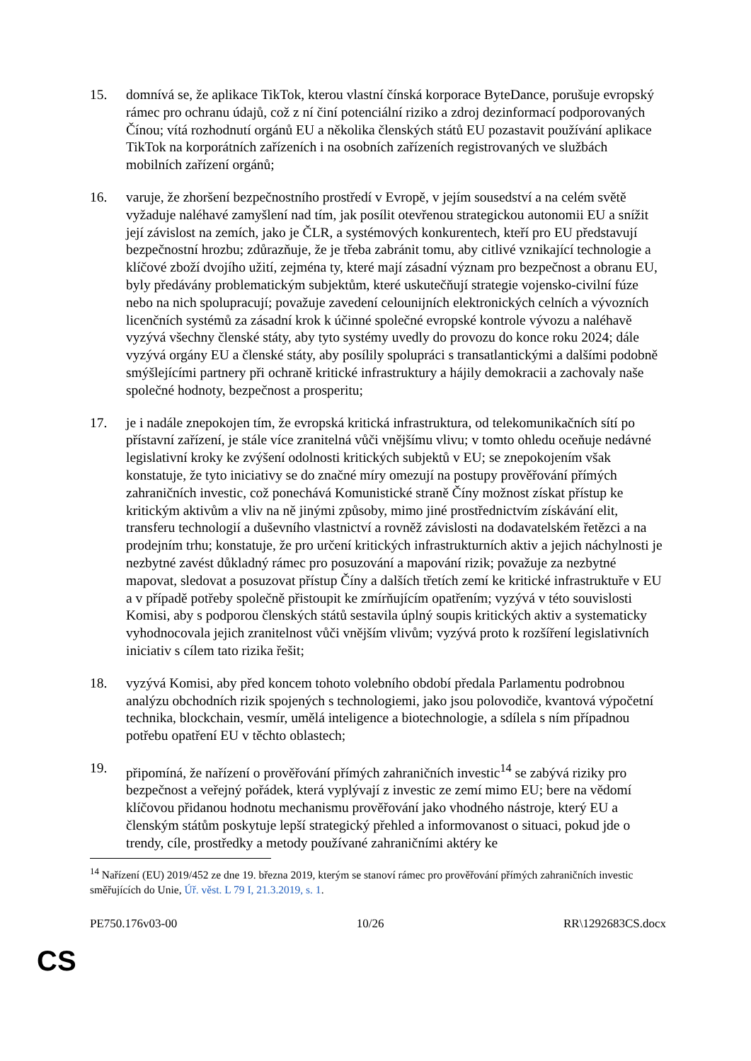15. domnívá se, že aplikace TikTok, kterou vlastní čínská korporace ByteDance, porušuje evropský rámec pro ochranu údajů, což z ní činí potenciální riziko a zdroj dezinformací podporovaných Čínou; vítá rozhodnutí orgánů EU a několika členských států EU pozastavit používání aplikace TikTok na korporátních zařízeních i na osobních zařízeních registrovaných ve službách mobilních zařízení orgánů;
16. varuje, že zhoršení bezpečnostního prostředí v Evropě, v jejím sousedství a na celém světě vyžaduje naléhavé zamyšlení nad tím, jak posílit otevřenou strategickou autonomii EU a snížit její závislost na zemích, jako je ČLR, a systémových konkurentech, kteří pro EU představují bezpečnostní hrozbu; zdůrazňuje, že je třeba zabránit tomu, aby citlivé vznikající technologie a klíčové zboží dvojího užití, zejména ty, které mají zásadní význam pro bezpečnost a obranu EU, byly předávány problematickým subjektům, které uskutečňují strategie vojensko-civilní fúze nebo na nich spolupracují; považuje zavedení celounijních elektronických celních a vývozních licenčních systémů za zásadní krok k účinné společné evropské kontrole vývozu a naléhavě vyzývá všechny členské státy, aby tyto systémy uvedly do provozu do konce roku 2024; dále vyzývá orgány EU a členské státy, aby posílily spolupráci s transatlantickými a dalšími podobně smýšlejícími partnery při ochraně kritické infrastruktury a hájily demokracii a zachovaly naše společné hodnoty, bezpečnost a prosperitu;
17. je i nadále znepokojen tím, že evropská kritická infrastruktura, od telekomunikačních sítí po přístavní zařízení, je stále více zranitelná vůči vnějšímu vlivu; v tomto ohledu oceňuje nedávné legislativní kroky ke zvýšení odolnosti kritických subjektů v EU; se znepokojením však konstatuje, že tyto iniciativy se do značné míry omezují na postupy prověřování přímých zahraničních investic, což ponechává Komunistické straně Číny možnost získat přístup ke kritickým aktivům a vliv na ně jinými způsoby, mimo jiné prostřednictvím získávání elit, transferu technologií a duševního vlastnictví a rovněž závislosti na dodavatelském řetězci a na prodejním trhu; konstatuje, že pro určení kritických infrastrukturních aktiv a jejich náchylnosti je nezbytné zavést důkladný rámec pro posuzování a mapování rizik; považuje za nezbytné mapovat, sledovat a posuzovat přístup Číny a dalších třetích zemí ke kritické infrastruktuře v EU a v případě potřeby společně přistoupit ke zmírňujícím opatřením; vyzývá v této souvislosti Komisi, aby s podporou členských států sestavila úplný soupis kritických aktiv a systematicky vyhodnocovala jejich zranitelnost vůči vnějším vlivům; vyzývá proto k rozšíření legislativních iniciativ s cílem tato rizika řešit;
18. vyzývá Komisi, aby před koncem tohoto volebního období předala Parlamentu podrobnou analýzu obchodních rizik spojených s technologiemi, jako jsou polovodiče, kvantová výpočetní technika, blockchain, vesmír, umělá inteligence a biotechnologie, a sdílela s ním případnou potřebu opatření EU v těchto oblastech;
19. připomíná, že nařízení o prověřování přímých zahraničních investic<sup>14</sup> se zabývá riziky pro bezpečnost a veřejný pořádek, která vyplývají z investic ze zemí mimo EU; bere na vědomí klíčovou přidanou hodnotu mechanismu prověřování jako vhodného nástroje, který EU a členským státům poskytuje lepší strategický přehled a informovanost o situaci, pokud jde o trendy, cíle, prostředky a metody používané zahraničními aktéry ke
<sup>14</sup> Nařízení (EU) 2019/452 ze dne 19. března 2019, kterým se stanoví rámec pro prověřování přímých zahraničních investic směřujících do Unie, Úř. věst. L 79 I, 21.3.2019, s. 1.
PE750.176v03-00 10/26 RR\1292683CS.docx
CS